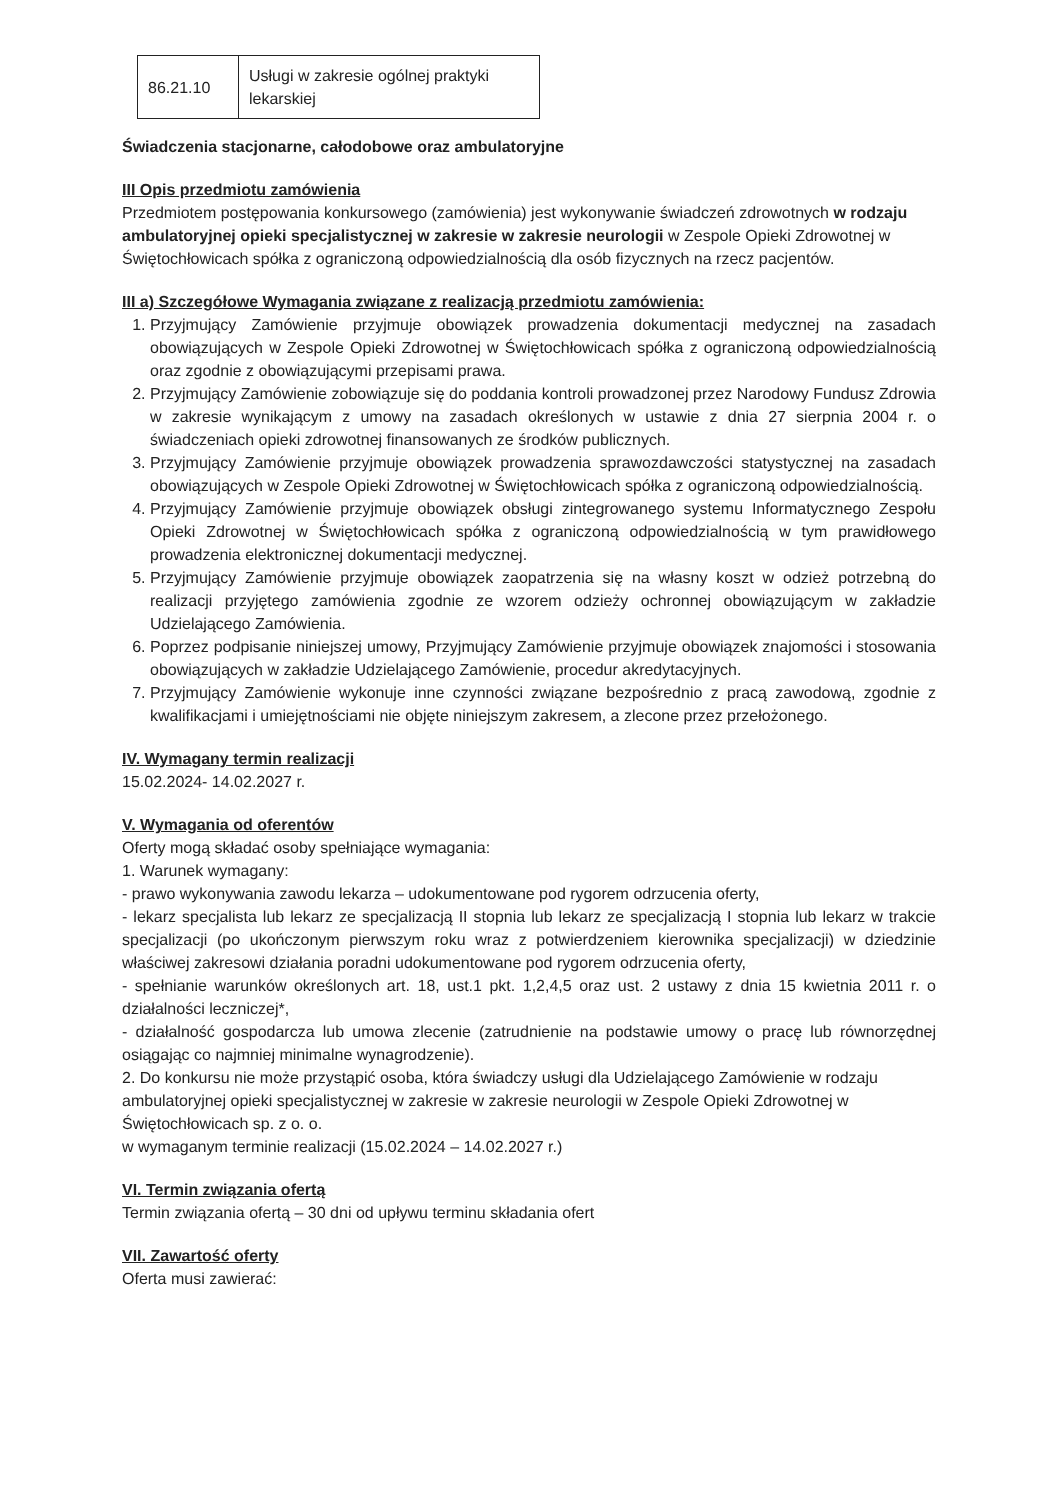| 86.21.10 | Usługi w zakresie ogólnej praktyki lekarskiej |
Świadczenia stacjonarne, całodobowe oraz ambulatoryjne
III Opis przedmiotu zamówienia
Przedmiotem postępowania konkursowego (zamówienia) jest wykonywanie świadczeń zdrowotnych w rodzaju ambulatoryjnej opieki specjalistycznej w zakresie w zakresie neurologii w Zespole Opieki Zdrowotnej w Świętochłowicach spółka z ograniczoną odpowiedzialnością dla osób fizycznych na rzecz pacjentów.
III a) Szczegółowe Wymagania związane z realizacją przedmiotu zamówienia:
1. Przyjmujący Zamówienie przyjmuje obowiązek prowadzenia dokumentacji medycznej na zasadach obowiązujących w Zespole Opieki Zdrowotnej w Świętochłowicach spółka z ograniczoną odpowiedzialnością oraz zgodnie z obowiązującymi przepisami prawa.
2. Przyjmujący Zamówienie zobowiązuje się do poddania kontroli prowadzonej przez Narodowy Fundusz Zdrowia w zakresie wynikającym z umowy na zasadach określonych w ustawie z dnia 27 sierpnia 2004 r. o świadczeniach opieki zdrowotnej finansowanych ze środków publicznych.
3. Przyjmujący Zamówienie przyjmuje obowiązek prowadzenia sprawozdawczości statystycznej na zasadach obowiązujących w Zespole Opieki Zdrowotnej w Świętochłowicach spółka z ograniczoną odpowiedzialnością.
4. Przyjmujący Zamówienie przyjmuje obowiązek obsługi zintegrowanego systemu Informatycznego Zespołu Opieki Zdrowotnej w Świętochłowicach spółka z ograniczoną odpowiedzialnością w tym prawidłowego prowadzenia elektronicznej dokumentacji medycznej.
5. Przyjmujący Zamówienie przyjmuje obowiązek zaopatrzenia się na własny koszt w odzież potrzebną do realizacji przyjętego zamówienia zgodnie ze wzorem odzieży ochronnej obowiązującym w zakładzie Udzielającego Zamówienia.
6. Poprzez podpisanie niniejszej umowy, Przyjmujący Zamówienie przyjmuje obowiązek znajomości i stosowania obowiązujących w zakładzie Udzielającego Zamówienie, procedur akredytacyjnych.
7. Przyjmujący Zamówienie wykonuje inne czynności związane bezpośrednio z pracą zawodową, zgodnie z kwalifikacjami i umiejętnościami nie objęte niniejszym zakresem, a zlecone przez przełożonego.
IV. Wymagany termin realizacji
15.02.2024- 14.02.2027 r.
V. Wymagania od oferentów
Oferty mogą składać osoby spełniające wymagania:
1. Warunek wymagany:
- prawo wykonywania zawodu lekarza – udokumentowane pod rygorem odrzucenia oferty,
- lekarz specjalista lub lekarz ze specjalizacją II stopnia lub lekarz ze specjalizacją I stopnia lub lekarz w trakcie specjalizacji (po ukończonym pierwszym roku wraz z potwierdzeniem kierownika specjalizacji) w dziedzinie właściwej zakresowi działania poradni udokumentowane pod rygorem odrzucenia oferty,
- spełnianie warunków określonych art. 18, ust.1 pkt. 1,2,4,5 oraz ust. 2 ustawy z dnia 15 kwietnia 2011 r. o działalności leczniczej*,
- działalność gospodarcza lub umowa zlecenie (zatrudnienie na podstawie umowy o pracę lub równorzędnej osiągając co najmniej minimalne wynagrodzenie).
2. Do konkursu nie może przystąpić osoba, która świadczy usługi dla Udzielającego Zamówienie w rodzaju ambulatoryjnej opieki specjalistycznej w zakresie w zakresie neurologii w Zespole Opieki Zdrowotnej w Świętochłowicach sp. z o. o.
w wymaganym terminie realizacji (15.02.2024 – 14.02.2027 r.)
VI. Termin związania ofertą
Termin związania ofertą – 30 dni od upływu terminu składania ofert
VII. Zawartość oferty
Oferta musi zawierać: